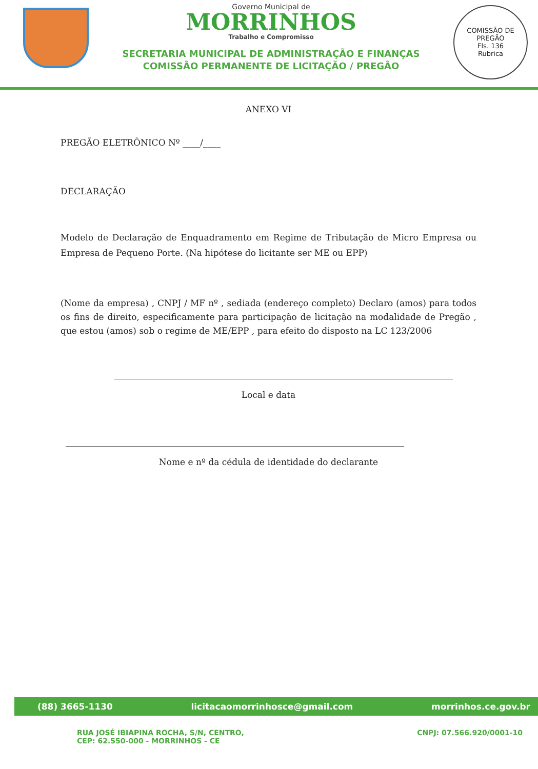Governo Municipal de
MORRINHOS
Trabalho e Compromisso
SECRETARIA MUNICIPAL DE ADMINISTRAÇÃO E FINANÇAS
COMISSÃO PERMANENTE DE LICITAÇÃO / PREGÃO
COMISSÃO DE PREGÃO
Fls. 136
Rubrica
ANEXO VI
PREGÃO ELETRÔNICO Nº ____/____
DECLARAÇÃO
Modelo de Declaração de Enquadramento em Regime de Tributação de Micro Empresa ou Empresa de Pequeno Porte. (Na hipótese do licitante ser ME ou EPP)
(Nome da empresa) , CNPJ / MF nº , sediada (endereço completo) Declaro (amos) para todos os fins de direito, especificamente para participação de licitação na modalidade de Pregão , que estou (amos) sob o regime de ME/EPP , para efeito do disposto na LC 123/2006
Local e data
Nome e nº da cédula de identidade do declarante
(88) 3665-1130 licitacaomorrinhosce@gmail.com morrinhos.ce.gov.br
RUA JOSÉ IBIAPINA ROCHA, S/N, CENTRO,
CEP: 62.550-000 - MORRINHOS - CE CNPJ: 07.566.920/0001-10